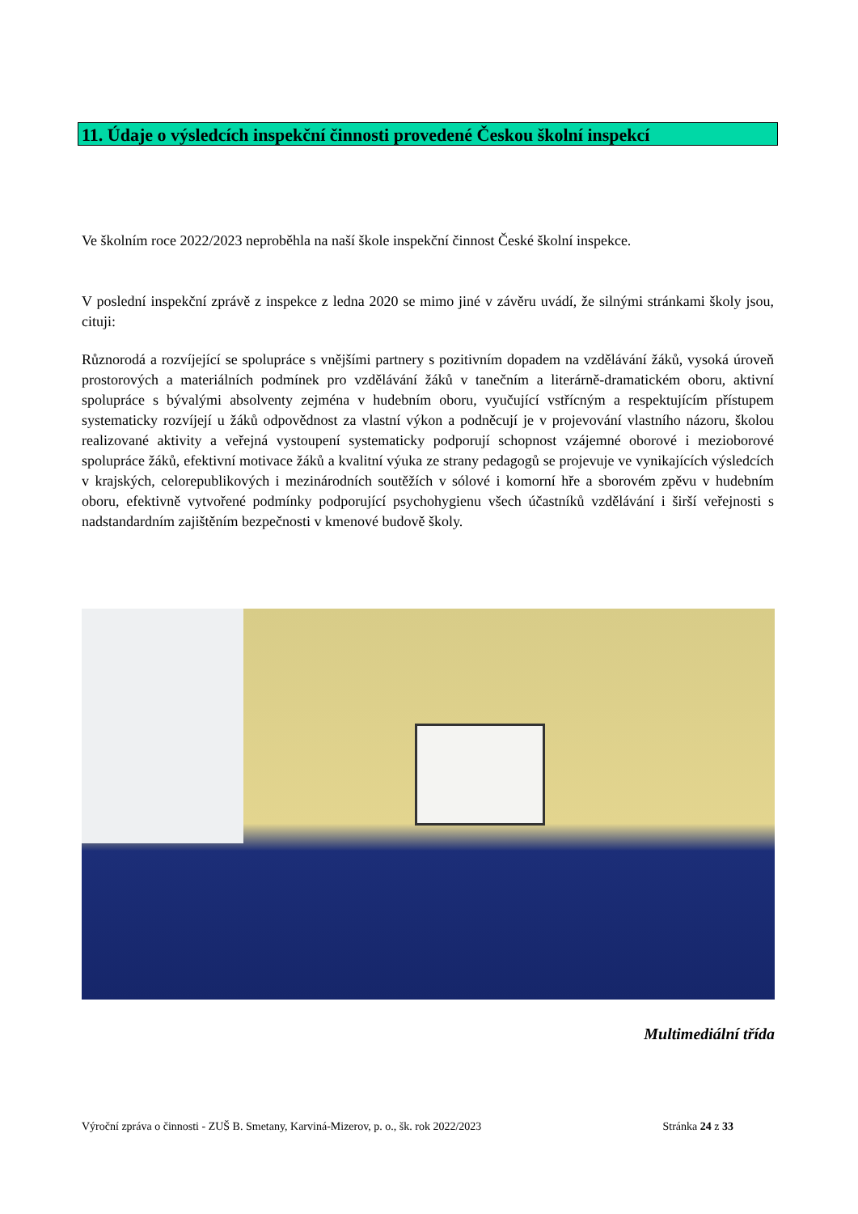11. Údaje o výsledcích inspekční činnosti provedené Českou školní inspekcí
Ve školním roce 2022/2023 neproběhla na naší škole inspekční činnost České školní inspekce.
V poslední inspekční zprávě z inspekce z ledna 2020 se mimo jiné v závěru uvádí, že silnými stránkami školy jsou, cituji:
Různorodá a rozvíjející se spolupráce s vnějšími partnery s pozitivním dopadem na vzdělávání žáků, vysoká úroveň prostorových a materiálních podmínek pro vzdělávání žáků v tanečním a literárně-dramatickém oboru, aktivní spolupráce s bývalými absolventy zejména v hudebním oboru, vyučující vstřícným a respektujícím přístupem systematicky rozvíjejí u žáků odpovědnost za vlastní výkon a podněcují je v projevování vlastního názoru, školou realizované aktivity a veřejná vystoupení systematicky podporují schopnost vzájemné oborové i mezioborové spolupráce žáků, efektivní motivace žáků a kvalitní výuka ze strany pedagogů se projevuje ve vynikajících výsledcích v krajských, celorepublikových i mezinárodních soutěžích v sólové i komorní hře a sborovém zpěvu v hudebním oboru, efektivně vytvořené podmínky podporující psychohygienu všech účastníků vzdělávání i širší veřejnosti s nadstandardním zajištěním bezpečnosti v kmenové budově školy.
Multimediální třída
Výroční zpráva o činnosti - ZUŠ B. Smetany, Karviná-Mizerov, p. o., šk. rok 2022/2023 Stránka 24 z 33